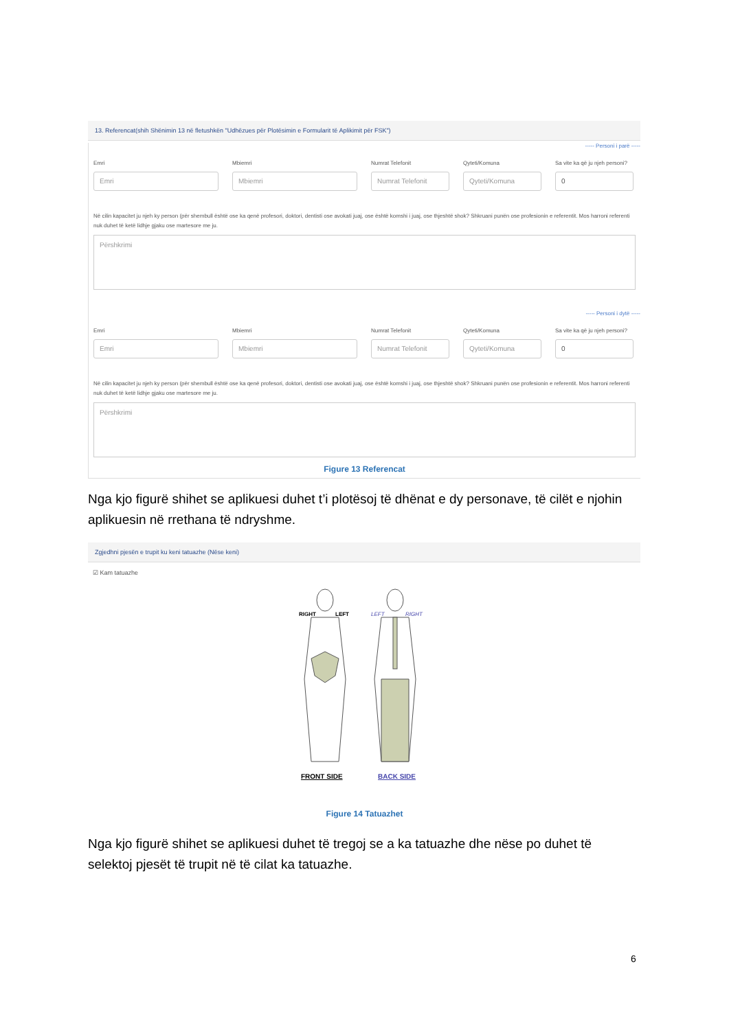13. Referencat(shih Shënimin 13 në fletushkën "Udhëzues për Plotësimin e Formularit të Aplikimit për FSK")
----- Personi i parë -----
Emri
Emri
Mbiemri
Mbiemri
Numrat Telefonit
Numrat Telefonit
Qyteti/Komuna
Qyteti/Komuna
Sa vite ka që ju njeh personi?
0
Në cilin kapacitet ju njeh ky person (për shembull është ose ka qenë profesori, doktori, dentisti ose avokati juaj, ose është komshi i juaj, ose thjeshtë shok? Shkruani punën ose profesionin e referentit. Mos harroni referenti nuk duhet të ketë lidhje gjaku ose martesore me ju.
Përshkrimi
----- Personi i dytë -----
Emri
Emri
Mbiemri
Mbiemri
Numrat Telefonit
Numrat Telefonit
Qyteti/Komuna
Qyteti/Komuna
Sa vite ka që ju njeh personi?
0
Në cilin kapacitet ju njeh ky person (për shembull është ose ka qenë profesori, doktori, dentisti ose avokati juaj, ose është komshi i juaj, ose thjeshtë shok? Shkruani punën ose profesionin e referentit. Mos harroni referenti nuk duhet të ketë lidhje gjaku ose martesore me ju.
Përshkrimi
Figure 13 Referencat
Nga kjo figurë shihet se aplikuesi duhet t’i plotësoj të dhënat e dy personave, të cilët e njohin aplikuesin në rrethana të ndryshme.
Zgjedhni pjesën e trupit ku keni tatuazhe (Nëse keni)
☑ Kam tatuazhe
RIGHT
LEFT
LEFT
RIGHT
FRONT SIDE
BACK SIDE
Figure 14 Tatuazhet
Nga kjo figurë shihet se aplikuesi duhet të tregoj se a ka tatuazhe dhe nëse po duhet të selektoj pjesët të trupit në të cilat ka tatuazhe.
6